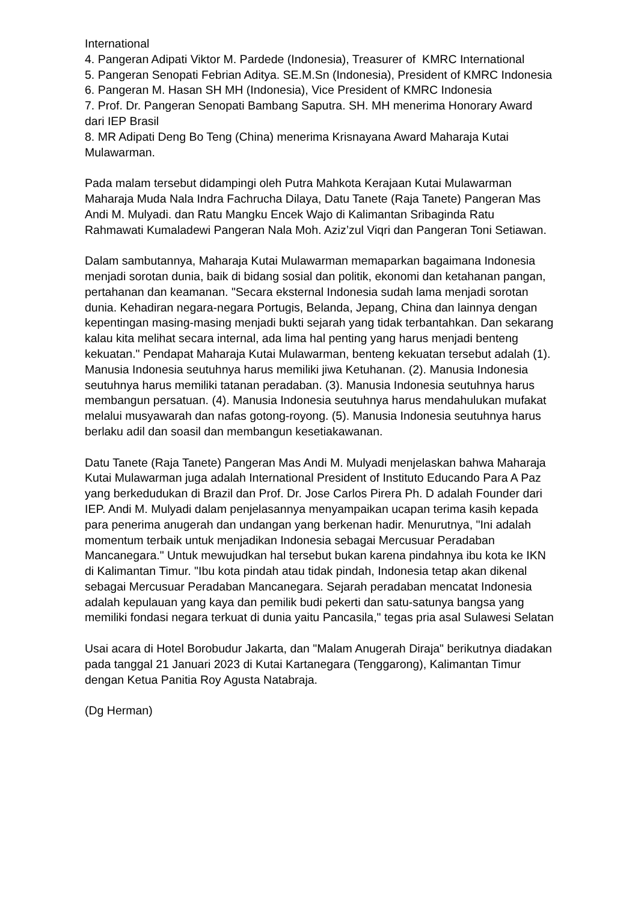International
4. Pangeran Adipati Viktor M. Pardede (Indonesia), Treasurer of KMRC International
5. Pangeran Senopati Febrian Aditya. SE.M.Sn (Indonesia), President of KMRC Indonesia
6. Pangeran M. Hasan SH MH (Indonesia), Vice President of KMRC Indonesia
7. Prof. Dr. Pangeran Senopati Bambang Saputra. SH. MH menerima Honorary Award dari IEP Brasil
8. MR Adipati Deng Bo Teng (China) menerima Krisnayana Award Maharaja Kutai Mulawarman.
Pada malam tersebut didampingi oleh Putra Mahkota Kerajaan Kutai Mulawarman Maharaja Muda Nala Indra Fachrucha Dilaya, Datu Tanete (Raja Tanete) Pangeran Mas Andi M. Mulyadi. dan Ratu Mangku Encek Wajo di Kalimantan Sribaginda Ratu Rahmawati Kumaladewi Pangeran Nala Moh. Aziz’zul Viqri dan Pangeran Toni Setiawan.
Dalam sambutannya, Maharaja Kutai Mulawarman memaparkan bagaimana Indonesia menjadi sorotan dunia, baik di bidang sosial dan politik, ekonomi dan ketahanan pangan, pertahanan dan keamanan. "Secara eksternal Indonesia sudah lama menjadi sorotan dunia. Kehadiran negara-negara Portugis, Belanda, Jepang, China dan lainnya dengan kepentingan masing-masing menjadi bukti sejarah yang tidak terbantahkan. Dan sekarang kalau kita melihat secara internal, ada lima hal penting yang harus menjadi benteng kekuatan." Pendapat Maharaja Kutai Mulawarman, benteng kekuatan tersebut adalah (1). Manusia Indonesia seutuhnya harus memiliki jiwa Ketuhanan. (2). Manusia Indonesia seutuhnya harus memiliki tatanan peradaban. (3). Manusia Indonesia seutuhnya harus membangun persatuan. (4). Manusia Indonesia seutuhnya harus mendahulukan mufakat melalui musyawarah dan nafas gotong-royong. (5). Manusia Indonesia seutuhnya harus berlaku adil dan soasil dan membangun kesetiakawanan.
Datu Tanete (Raja Tanete) Pangeran Mas Andi M. Mulyadi menjelaskan bahwa Maharaja Kutai Mulawarman juga adalah International President of Instituto Educando Para A Paz yang berkedudukan di Brazil dan Prof. Dr. Jose Carlos Pirera Ph. D adalah Founder dari IEP. Andi M. Mulyadi dalam penjelasannya menyampaikan ucapan terima kasih kepada para penerima anugerah dan undangan yang berkenan hadir. Menurutnya, "Ini adalah momentum terbaik untuk menjadikan Indonesia sebagai Mercusuar Peradaban Mancanegara." Untuk mewujudkan hal tersebut bukan karena pindahnya ibu kota ke IKN di Kalimantan Timur. "Ibu kota pindah atau tidak pindah, Indonesia tetap akan dikenal sebagai Mercusuar Peradaban Mancanegara. Sejarah peradaban mencatat Indonesia adalah kepulauan yang kaya dan pemilik budi pekerti dan satu-satunya bangsa yang memiliki fondasi negara terkuat di dunia yaitu Pancasila," tegas pria asal Sulawesi Selatan
Usai acara di Hotel Borobudur Jakarta, dan "Malam Anugerah Diraja" berikutnya diadakan pada tanggal 21 Januari 2023 di Kutai Kartanegara (Tenggarong), Kalimantan Timur dengan Ketua Panitia Roy Agusta Natabraja.
(Dg Herman)